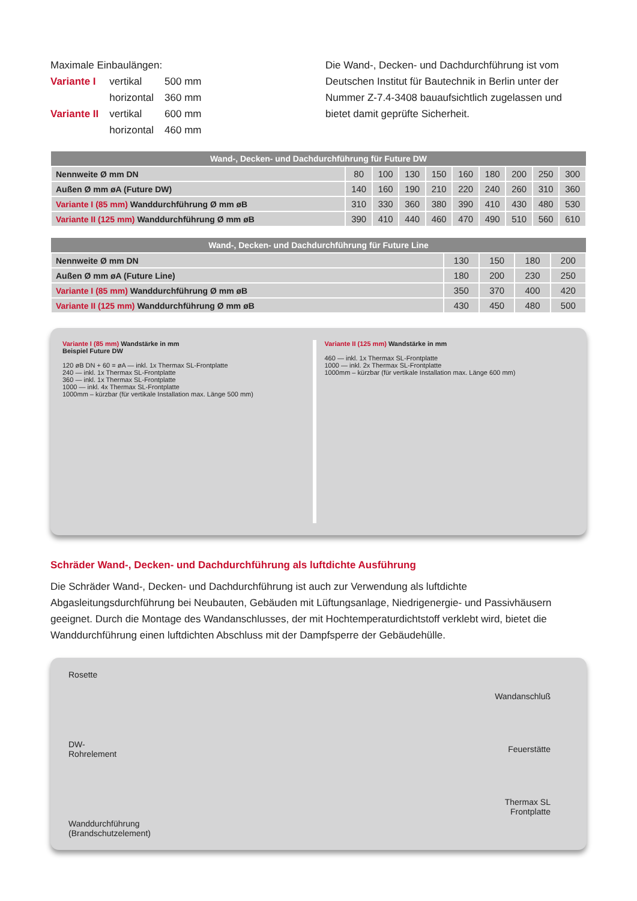Maximale Einbaulängen:
| Variante I | vertikal | 500 mm |
| | horizontal | 360 mm |
| Variante II | vertikal | 600 mm |
| | horizontal | 460 mm |
Die Wand-, Decken- und Dachdurchführung ist vom Deutschen Institut für Bautechnik in Berlin unter der Nummer Z-7.4-3408 bauaufsichtlich zugelassen und bietet damit geprüfte Sicherheit.
| Wand-, Decken- und Dachdurchführung für Future DW | | | | | | | | | |
| --- | --- | --- | --- | --- | --- | --- | --- | --- | --- |
| Nennweite Ø mm DN | 80 | 100 | 130 | 150 | 160 | 180 | 200 | 250 | 300 |
| Außen Ø mm øA (Future DW) | 140 | 160 | 190 | 210 | 220 | 240 | 260 | 310 | 360 |
| Variante I (85 mm) Wanddurchführung Ø mm øB | 310 | 330 | 360 | 380 | 390 | 410 | 430 | 480 | 530 |
| Variante II (125 mm) Wanddurchführung Ø mm øB | 390 | 410 | 440 | 460 | 470 | 490 | 510 | 560 | 610 |
| Wand-, Decken- und Dachdurchführung für Future Line | | | | |
| --- | --- | --- | --- | --- |
| Nennweite Ø mm DN | 130 | 150 | 180 | 200 |
| Außen Ø mm øA (Future Line) | 180 | 200 | 230 | 250 |
| Variante I (85 mm) Wanddurchführung Ø mm øB | 350 | 370 | 400 | 420 |
| Variante II (125 mm) Wanddurchführung Ø mm øB | 430 | 450 | 480 | 500 |
Variante I (85 mm) Wandstärke in mm
Beispiel Future DW
120 øB DN + 60 = øA — inkl. 1x Thermax SL-Frontplatte
240 — inkl. 1x Thermax SL-Frontplatte
360 — inkl. 1x Thermax SL-Frontplatte
1000 — inkl. 4x Thermax SL-Frontplatte
1000mm – kürzbar (für vertikale Installation max. Länge 500 mm)
Variante II (125 mm) Wandstärke in mm
460 — inkl. 1x Thermax SL-Frontplatte
1000 — inkl. 2x Thermax SL-Frontplatte
1000mm – kürzbar (für vertikale Installation max. Länge 600 mm)
Schräder Wand-, Decken- und Dachdurchführung als luftdichte Ausführung
Die Schräder Wand-, Decken- und Dachdurchführung ist auch zur Verwendung als luftdichte Abgasleitungsdurchführung bei Neubauten, Gebäuden mit Lüftungsanlage, Niedrigenergie- und Passivhäusern geeignet. Durch die Montage des Wandanschlusses, der mit Hochtemperaturdichtstoff verklebt wird, bietet die Wanddurchführung einen luftdichten Abschluss mit der Dampfsperre der Gebäudehülle.
Rosette
DW-
Rohrelement
Wanddurchführung
(Brandschutzelement)
Wandanschluß
Feuerstätte
Thermax SL
Frontplatte